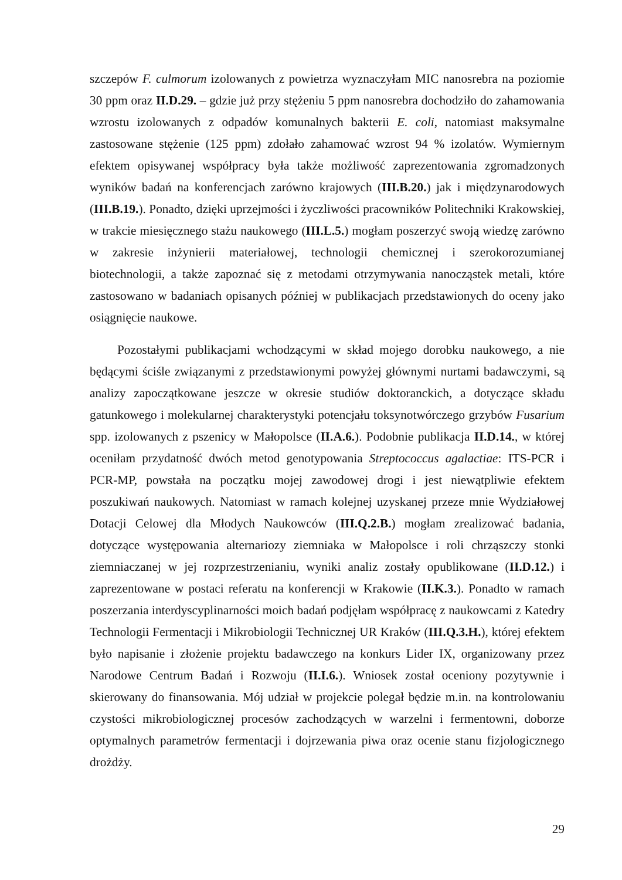szczepów F. culmorum izolowanych z powietrza wyznaczyłam MIC nanosrebra na poziomie 30 ppm oraz II.D.29. – gdzie już przy stężeniu 5 ppm nanosrebra dochodziło do zahamowania wzrostu izolowanych z odpadów komunalnych bakterii E. coli, natomiast maksymalne zastosowane stężenie (125 ppm) zdołało zahamować wzrost 94 % izolatów. Wymiernym efektem opisywanej współpracy była także możliwość zaprezentowania zgromadzonych wyników badań na konferencjach zarówno krajowych (III.B.20.) jak i międzynarodowych (III.B.19.). Ponadto, dzięki uprzejmości i życzliwości pracowników Politechniki Krakowskiej, w trakcie miesięcznego stażu naukowego (III.L.5.) mogłam poszerzyć swoją wiedzę zarówno w zakresie inżynierii materiałowej, technologii chemicznej i szerokorozumianej biotechnologii, a także zapoznać się z metodami otrzymywania nanocząstek metali, które zastosowano w badaniach opisanych później w publikacjach przedstawionych do oceny jako osiągnięcie naukowe.
Pozostałymi publikacjami wchodzącymi w skład mojego dorobku naukowego, a nie będącymi ściśle związanymi z przedstawionymi powyżej głównymi nurtami badawczymi, są analizy zapoczątkowane jeszcze w okresie studiów doktoranckich, a dotyczące składu gatunkowego i molekularnej charakterystyki potencjału toksynotwórczego grzybów Fusarium spp. izolowanych z pszenicy w Małopolsce (II.A.6.). Podobnie publikacja II.D.14., w której oceniłam przydatność dwóch metod genotypowania Streptococcus agalactiae: ITS-PCR i PCR-MP, powstała na początku mojej zawodowej drogi i jest niewątpliwie efektem poszukiwań naukowych. Natomiast w ramach kolejnej uzyskanej przeze mnie Wydziałowej Dotacji Celowej dla Młodych Naukowców (III.Q.2.B.) mogłam zrealizować badania, dotyczące występowania alternariozy ziemniaka w Małopolsce i roli chrząszczy stonki ziemniaczanej w jej rozprzestrzenianiu, wyniki analiz zostały opublikowane (II.D.12.) i zaprezentowane w postaci referatu na konferencji w Krakowie (II.K.3.). Ponadto w ramach poszerzania interdyscyplinarności moich badań podjęłam współpracę z naukowcami z Katedry Technologii Fermentacji i Mikrobiologii Technicznej UR Kraków (III.Q.3.H.), której efektem było napisanie i złożenie projektu badawczego na konkurs Lider IX, organizowany przez Narodowe Centrum Badań i Rozwoju (II.I.6.). Wniosek został oceniony pozytywnie i skierowany do finansowania. Mój udział w projekcie polegał będzie m.in. na kontrolowaniu czystości mikrobiologicznej procesów zachodzących w warzelni i fermentowni, doborze optymalnych parametrów fermentacji i dojrzewania piwa oraz ocenie stanu fizjologicznego drożdży.
29